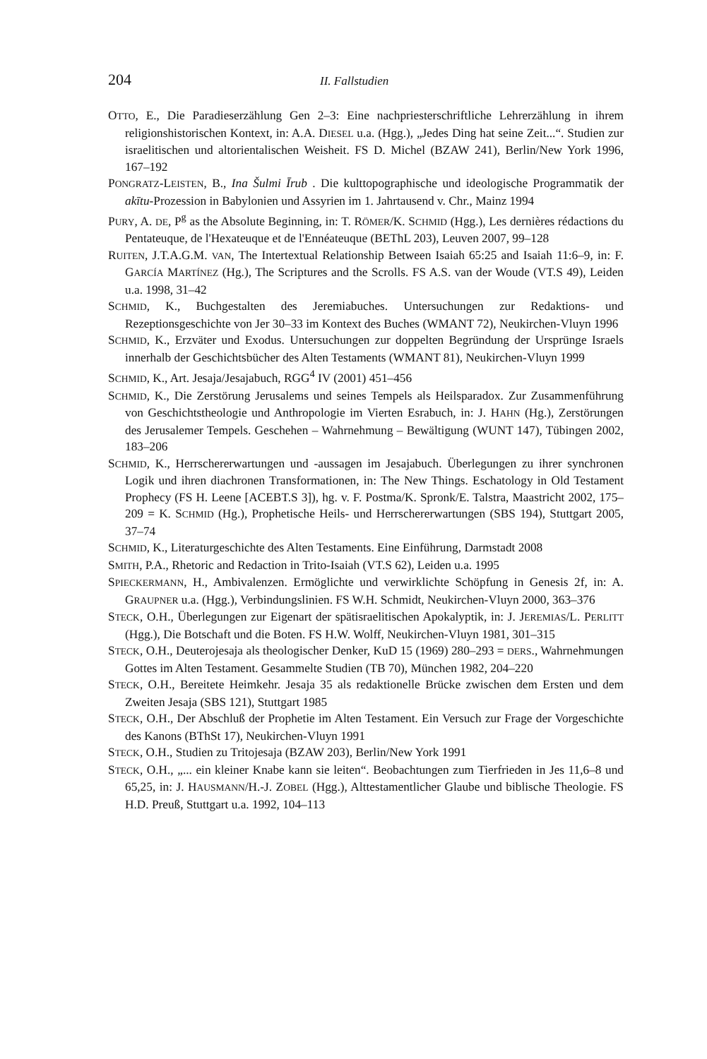204 II. Fallstudien
OTTO, E., Die Paradieserzählung Gen 2–3: Eine nachpriesterschriftliche Lehrerzählung in ihrem religionshistorischen Kontext, in: A.A. DIESEL u.a. (Hgg.), „Jedes Ding hat seine Zeit...“. Studien zur israelitischen und altorientalischen Weisheit. FS D. Michel (BZAW 241), Berlin/New York 1996, 167–192
PONGRATZ-LEISTEN, B., Ina Šulmi Īrub . Die kulttopographische und ideologische Programmatik der akītu-Prozession in Babylonien und Assyrien im 1. Jahrtausend v. Chr., Mainz 1994
PURY, A. DE, P<sup>g</sup> as the Absolute Beginning, in: T. RÖMER/K. SCHMID (Hgg.), Les dernières rédactions du Pentateuque, de l'Hexateuque et de l'Ennéateuque (BEThL 203), Leuven 2007, 99–128
RUITEN, J.T.A.G.M. VAN, The Intertextual Relationship Between Isaiah 65:25 and Isaiah 11:6–9, in: F. GARCÍA MARTÍNEZ (Hg.), The Scriptures and the Scrolls. FS A.S. van der Woude (VT.S 49), Leiden u.a. 1998, 31–42
SCHMID, K., Buchgestalten des Jeremiabuches. Untersuchungen zur Redaktions- und Rezeptionsgeschichte von Jer 30–33 im Kontext des Buches (WMANT 72), Neukirchen-Vluyn 1996
SCHMID, K., Erzväter und Exodus. Untersuchungen zur doppelten Begründung der Ursprünge Israels innerhalb der Geschichtsbücher des Alten Testaments (WMANT 81), Neukirchen-Vluyn 1999
SCHMID, K., Art. Jesaja/Jesajabuch, RGG<sup>4</sup> IV (2001) 451–456
SCHMID, K., Die Zerstörung Jerusalems und seines Tempels als Heilsparadox. Zur Zusammenführung von Geschichtstheologie und Anthropologie im Vierten Esrabuch, in: J. HAHN (Hg.), Zerstörungen des Jerusalemer Tempels. Geschehen – Wahrnehmung – Bewältigung (WUNT 147), Tübingen 2002, 183–206
SCHMID, K., Herrschererwartungen und -aussagen im Jesajabuch. Überlegungen zu ihrer synchronen Logik und ihren diachronen Transformationen, in: The New Things. Eschatology in Old Testament Prophecy (FS H. Leene [ACEBT.S 3]), hg. v. F. Postma/K. Spronk/E. Talstra, Maastricht 2002, 175–209 = K. SCHMID (Hg.), Prophetische Heils- und Herrschererwartungen (SBS 194), Stuttgart 2005, 37–74
SCHMID, K., Literaturgeschichte des Alten Testaments. Eine Einführung, Darmstadt 2008
SMITH, P.A., Rhetoric and Redaction in Trito-Isaiah (VT.S 62), Leiden u.a. 1995
SPIECKERMANN, H., Ambivalenzen. Ermöglichte und verwirklichte Schöpfung in Genesis 2f, in: A. GRAUPNER u.a. (Hgg.), Verbindungslinien. FS W.H. Schmidt, Neukirchen-Vluyn 2000, 363–376
STECK, O.H., Überlegungen zur Eigenart der spätisraelitischen Apokalyptik, in: J. JEREMIAS/L. PERLITT (Hgg.), Die Botschaft und die Boten. FS H.W. Wolff, Neukirchen-Vluyn 1981, 301–315
STECK, O.H., Deuterojesaja als theologischer Denker, KuD 15 (1969) 280–293 = DERS., Wahrnehmungen Gottes im Alten Testament. Gesammelte Studien (TB 70), München 1982, 204–220
STECK, O.H., Bereitete Heimkehr. Jesaja 35 als redaktionelle Brücke zwischen dem Ersten und dem Zweiten Jesaja (SBS 121), Stuttgart 1985
STECK, O.H., Der Abschluß der Prophetie im Alten Testament. Ein Versuch zur Frage der Vorgeschichte des Kanons (BThSt 17), Neukirchen-Vluyn 1991
STECK, O.H., Studien zu Tritojesaja (BZAW 203), Berlin/New York 1991
STECK, O.H., „... ein kleiner Knabe kann sie leiten“. Beobachtungen zum Tierfrieden in Jes 11,6–8 und 65,25, in: J. HAUSMANN/H.-J. ZOBEL (Hgg.), Alttestamentlicher Glaube und biblische Theologie. FS H.D. Preuß, Stuttgart u.a. 1992, 104–113